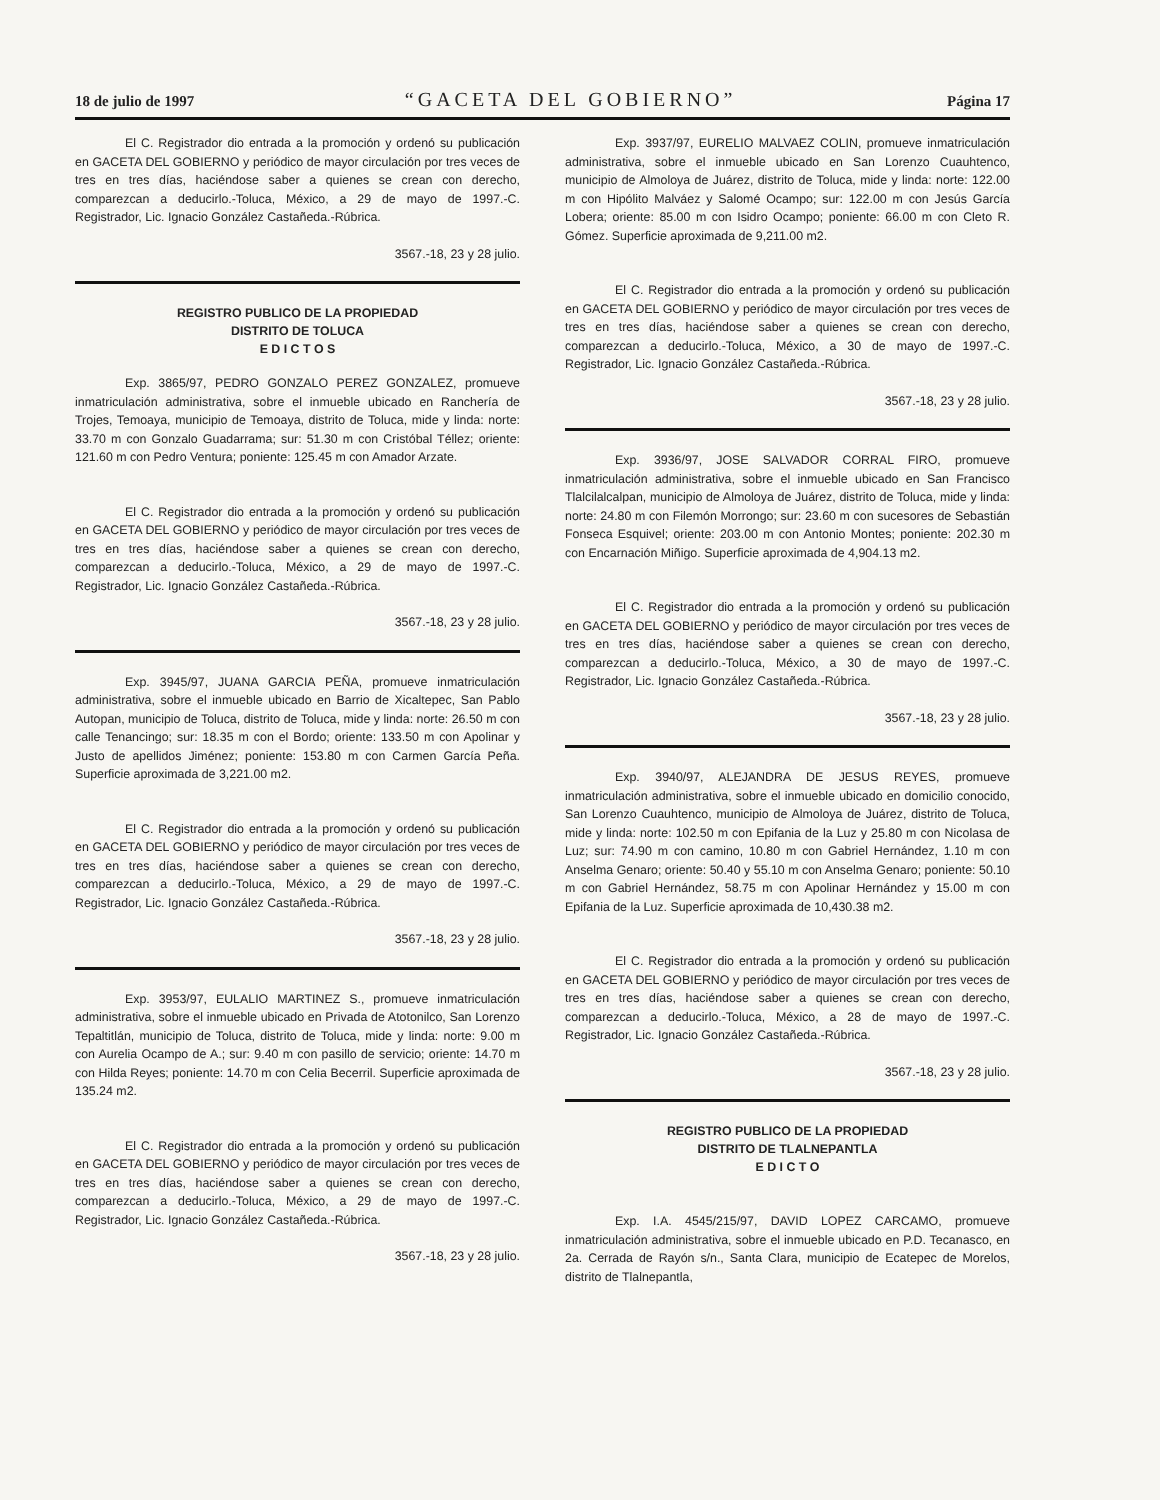18 de julio de 1997 “GACETA DEL GOBIERNO” Página 17
El C. Registrador dio entrada a la promoción y ordenó su publicación en GACETA DEL GOBIERNO y periódico de mayor circulación por tres veces de tres en tres días, haciéndose saber a quienes se crean con derecho, comparezcan a deducirlo.-Toluca, México, a 29 de mayo de 1997.-C. Registrador, Lic. Ignacio González Castañeda.-Rúbrica.
3567.-18, 23 y 28 julio.
REGISTRO PUBLICO DE LA PROPIEDAD
DISTRITO DE TOLUCA
E D I C T O S
Exp. 3865/97, PEDRO GONZALO PEREZ GONZALEZ, promueve inmatriculación administrativa, sobre el inmueble ubicado en Ranchería de Trojes, Temoaya, municipio de Temoaya, distrito de Toluca, mide y linda: norte: 33.70 m con Gonzalo Guadarrama; sur: 51.30 m con Cristóbal Téllez; oriente: 121.60 m con Pedro Ventura; poniente: 125.45 m con Amador Arzate.
El C. Registrador dio entrada a la promoción y ordenó su publicación en GACETA DEL GOBIERNO y periódico de mayor circulación por tres veces de tres en tres días, haciéndose saber a quienes se crean con derecho, comparezcan a deducirlo.-Toluca, México, a 29 de mayo de 1997.-C. Registrador, Lic. Ignacio González Castañeda.-Rúbrica.
3567.-18, 23 y 28 julio.
Exp. 3945/97, JUANA GARCIA PEÑA, promueve inmatriculación administrativa, sobre el inmueble ubicado en Barrio de Xicaltepec, San Pablo Autopan, municipio de Toluca, distrito de Toluca, mide y linda: norte: 26.50 m con calle Tenancingo; sur: 18.35 m con el Bordo; oriente: 133.50 m con Apolinar y Justo de apellidos Jiménez; poniente: 153.80 m con Carmen García Peña. Superficie aproximada de 3,221.00 m2.
El C. Registrador dio entrada a la promoción y ordenó su publicación en GACETA DEL GOBIERNO y periódico de mayor circulación por tres veces de tres en tres días, haciéndose saber a quienes se crean con derecho, comparezcan a deducirlo.-Toluca, México, a 29 de mayo de 1997.-C. Registrador, Lic. Ignacio González Castañeda.-Rúbrica.
3567.-18, 23 y 28 julio.
Exp. 3953/97, EULALIO MARTINEZ S., promueve inmatriculación administrativa, sobre el inmueble ubicado en Privada de Atotonilco, San Lorenzo Tepaltitlán, municipio de Toluca, distrito de Toluca, mide y linda: norte: 9.00 m con Aurelia Ocampo de A.; sur: 9.40 m con pasillo de servicio; oriente: 14.70 m con Hilda Reyes; poniente: 14.70 m con Celia Becerril. Superficie aproximada de 135.24 m2.
El C. Registrador dio entrada a la promoción y ordenó su publicación en GACETA DEL GOBIERNO y periódico de mayor circulación por tres veces de tres en tres días, haciéndose saber a quienes se crean con derecho, comparezcan a deducirlo.-Toluca, México, a 29 de mayo de 1997.-C. Registrador, Lic. Ignacio González Castañeda.-Rúbrica.
3567.-18, 23 y 28 julio.
Exp. 3937/97, EURELIO MALVAEZ COLIN, promueve inmatriculación administrativa, sobre el inmueble ubicado en San Lorenzo Cuauhtenco, municipio de Almoloya de Juárez, distrito de Toluca, mide y linda: norte: 122.00 m con Hipólito Malváez y Salomé Ocampo; sur: 122.00 m con Jesús García Lobera; oriente: 85.00 m con Isidro Ocampo; poniente: 66.00 m con Cleto R. Gómez. Superficie aproximada de 9,211.00 m2.
El C. Registrador dio entrada a la promoción y ordenó su publicación en GACETA DEL GOBIERNO y periódico de mayor circulación por tres veces de tres en tres días, haciéndose saber a quienes se crean con derecho, comparezcan a deducirlo.-Toluca, México, a 30 de mayo de 1997.-C. Registrador, Lic. Ignacio González Castañeda.-Rúbrica.
3567.-18, 23 y 28 julio.
Exp. 3936/97, JOSE SALVADOR CORRAL FIRO, promueve inmatriculación administrativa, sobre el inmueble ubicado en San Francisco Tlalcilalcalpan, municipio de Almoloya de Juárez, distrito de Toluca, mide y linda: norte: 24.80 m con Filemón Morrongo; sur: 23.60 m con sucesores de Sebastián Fonseca Esquivel; oriente: 203.00 m con Antonio Montes; poniente: 202.30 m con Encarnación Miñigo. Superficie aproximada de 4,904.13 m2.
El C. Registrador dio entrada a la promoción y ordenó su publicación en GACETA DEL GOBIERNO y periódico de mayor circulación por tres veces de tres en tres días, haciéndose saber a quienes se crean con derecho, comparezcan a deducirlo.-Toluca, México, a 30 de mayo de 1997.-C. Registrador, Lic. Ignacio González Castañeda.-Rúbrica.
3567.-18, 23 y 28 julio.
Exp. 3940/97, ALEJANDRA DE JESUS REYES, promueve inmatriculación administrativa, sobre el inmueble ubicado en domicilio conocido, San Lorenzo Cuauhtenco, municipio de Almoloya de Juárez, distrito de Toluca, mide y linda: norte: 102.50 m con Epifania de la Luz y 25.80 m con Nicolasa de Luz; sur: 74.90 m con camino, 10.80 m con Gabriel Hernández, 1.10 m con Anselma Genaro; oriente: 50.40 y 55.10 m con Anselma Genaro; poniente: 50.10 m con Gabriel Hernández, 58.75 m con Apolinar Hernández y 15.00 m con Epifania de la Luz. Superficie aproximada de 10,430.38 m2.
El C. Registrador dio entrada a la promoción y ordenó su publicación en GACETA DEL GOBIERNO y periódico de mayor circulación por tres veces de tres en tres días, haciéndose saber a quienes se crean con derecho, comparezcan a deducirlo.-Toluca, México, a 28 de mayo de 1997.-C. Registrador, Lic. Ignacio González Castañeda.-Rúbrica.
3567.-18, 23 y 28 julio.
REGISTRO PUBLICO DE LA PROPIEDAD
DISTRITO DE TLALNEPANTLA
E D I C T O
Exp. I.A. 4545/215/97, DAVID LOPEZ CARCAMO, promueve inmatriculación administrativa, sobre el inmueble ubicado en P.D. Tecanasco, en 2a. Cerrada de Rayón s/n., Santa Clara, municipio de Ecatepec de Morelos, distrito de Tlalnepantla,